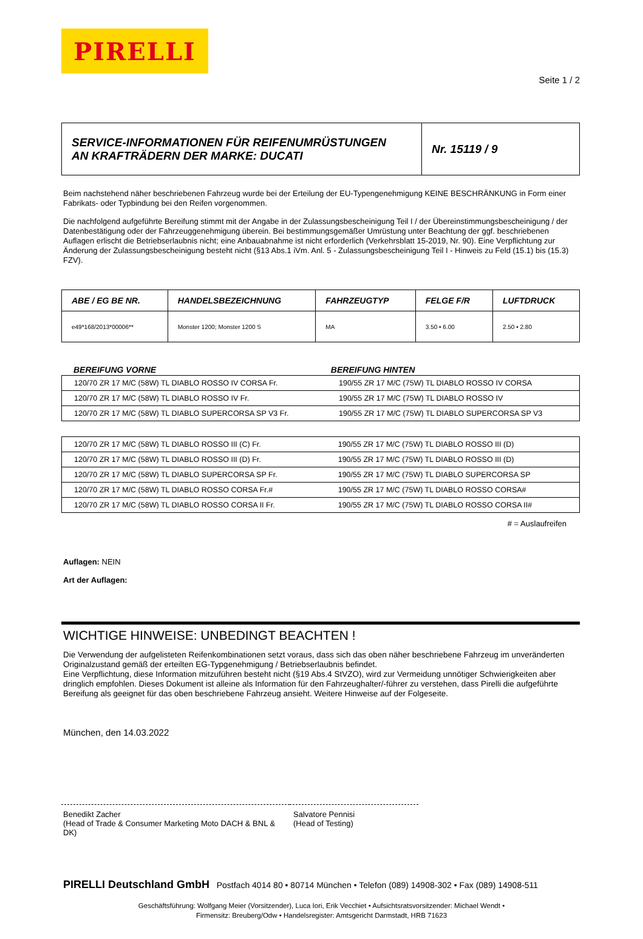PIRELLI
Seite 1 / 2
| SERVICE-INFORMATIONEN FÜR REIFENUMRÜSTUNGEN AN KRAFTRÄDERN DER MARKE: DUCATI | Nr. 15119 / 9 |
Beim nachstehend näher beschriebenen Fahrzeug wurde bei der Erteilung der EU-Typengenehmigung KEINE BESCHRÄNKUNG in Form einer Fabrikats- oder Typbindung bei den Reifen vorgenommen.
Die nachfolgend aufgeführte Bereifung stimmt mit der Angabe in der Zulassungsbescheinigung Teil I / der Übereinstimmungsbescheinigung / der Datenbestätigung oder der Fahrzeuggenehmigung überein. Bei bestimmungsgemäßer Umrüstung unter Beachtung der ggf. beschriebenen Auflagen erlischt die Betriebserlaubnis nicht; eine Anbauabnahme ist nicht erforderlich (Verkehrsblatt 15-2019, Nr. 90). Eine Verpflichtung zur Änderung der Zulassungsbescheinigung besteht nicht (§13 Abs.1 iVm. Anl. 5 - Zulassungsbescheinigung Teil I - Hinweis zu Feld (15.1) bis (15.3) FZV).
| ABE / EG BE NR. | HANDELSBEZEICHNUNG | FAHRZEUGTYP | FELGE F/R | LUFTDRUCK |
| --- | --- | --- | --- | --- |
| e49*168/2013*00006** | Monster 1200; Monster 1200 S | MA | 3.50 • 6.00 | 2.50 • 2.80 |
| BEREIFUNG VORNE | BEREIFUNG HINTEN |
| --- | --- |
| 120/70 ZR 17 M/C (58W) TL DIABLO ROSSO IV CORSA Fr. | 190/55 ZR 17 M/C (75W) TL DIABLO ROSSO IV CORSA |
| 120/70 ZR 17 M/C (58W) TL DIABLO ROSSO IV Fr. | 190/55 ZR 17 M/C (75W) TL DIABLO ROSSO IV |
| 120/70 ZR 17 M/C (58W) TL DIABLO SUPERCORSA SP V3 Fr. | 190/55 ZR 17 M/C (75W) TL DIABLO SUPERCORSA SP V3 |
| 120/70 ZR 17 M/C (58W) TL DIABLO ROSSO III (C) Fr. | 190/55 ZR 17 M/C (75W) TL DIABLO ROSSO III (D) |
| 120/70 ZR 17 M/C (58W) TL DIABLO ROSSO III (D) Fr. | 190/55 ZR 17 M/C (75W) TL DIABLO ROSSO III (D) |
| 120/70 ZR 17 M/C (58W) TL DIABLO SUPERCORSA SP Fr. | 190/55 ZR 17 M/C (75W) TL DIABLO SUPERCORSA SP |
| 120/70 ZR 17 M/C (58W) TL DIABLO ROSSO CORSA Fr.# | 190/55 ZR 17 M/C (75W) TL DIABLO ROSSO CORSA# |
| 120/70 ZR 17 M/C (58W) TL DIABLO ROSSO CORSA II Fr. | 190/55 ZR 17 M/C (75W) TL DIABLO ROSSO CORSA II# |
# = Auslaufreifen
Auflagen: NEIN
Art der Auflagen:
WICHTIGE HINWEISE: UNBEDINGT BEACHTEN !
Die Verwendung der aufgelisteten Reifenkombinationen setzt voraus, dass sich das oben näher beschriebene Fahrzeug im unveränderten Originalzustand gemäß der erteilten EG-Typgenehmigung / Betriebserlaubnis befindet.
Eine Verpflichtung, diese Information mitzuführen besteht nicht (§19 Abs.4 StVZO), wird zur Vermeidung unnötiger Schwierigkeiten aber dringlich empfohlen. Dieses Dokument ist alleine als Information für den Fahrzeughalter/-führer zu verstehen, dass Pirelli die aufgeführte Bereifung als geeignet für das oben beschriebene Fahrzeug ansieht. Weitere Hinweise auf der Folgeseite.
München, den 14.03.2022
Benedikt Zacher
(Head of Trade & Consumer Marketing Moto DACH & BNL & DK)
Salvatore Pennisi
(Head of Testing)
PIRELLI Deutschland GmbH Postfach 4014 80 • 80714 München • Telefon (089) 14908-302 • Fax (089) 14908-511
Geschäftsführung: Wolfgang Meier (Vorsitzender), Luca Iori, Erik Vecchiet • Aufsichtsratsvorsitzender: Michael Wendt •
Firmensitz: Breuberg/Odw • Handelsregister: Amtsgericht Darmstadt, HRB 71623